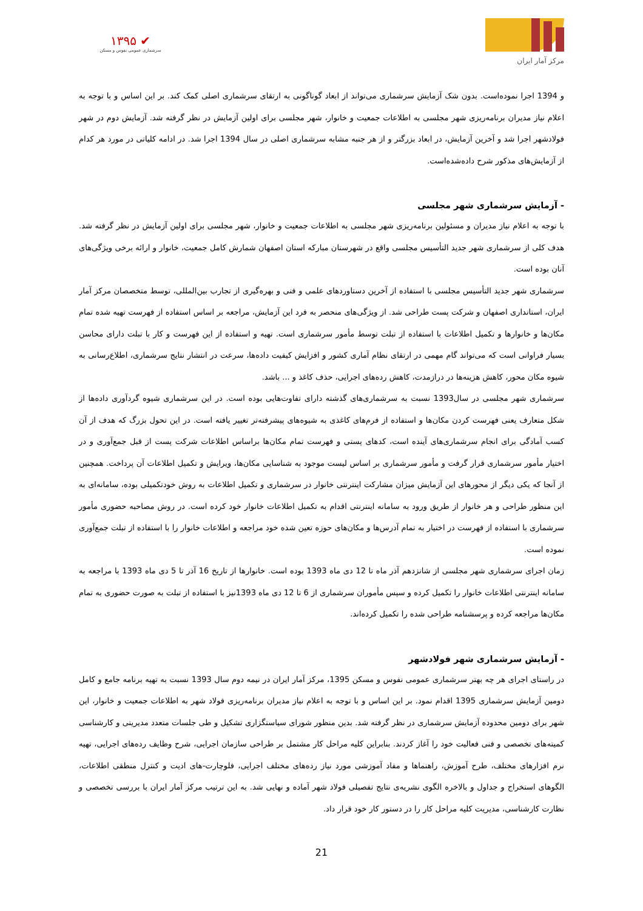مرکز آمار ایران
✔ ۱۳۹۵
سرشماری عمومی نفوس و مسکن
و 1394 اجرا نموده‌است. بدون شک آزمایش سرشماری می‌تواند از ابعاد گوناگونی به ارتقای سرشماری اصلی کمک کند. بر این اساس و با توجه به اعلام نیاز مدیران برنامه‌ریزی شهر مجلسی به اطلاعات جمعیت و خانوار، شهر مجلسی برای اولین آزمایش در نظر گرفته شد. آزمایش دوم در شهر فولادشهر اجرا شد و آخرین آزمایش، در ابعاد بزرگتر و از هر جنبه مشابه سرشماری اصلی در سال 1394 اجرا شد. در ادامه کلیاتی در مورد هر کدام از آزمایش‌های مذکور شرح داده‌شده‌است.
- آزمایش سرشماری شهر مجلسی
با توجه به اعلام نیاز مدیران و مسئولین برنامه‌ریزی شهر مجلسی به اطلاعات جمعیت و خانوار، شهر مجلسی برای اولین آزمایش در نظر گرفته شد. هدف کلی از سرشماری شهر جدید التأسیس مجلسی واقع در شهرستان مبارکه استان اصفهان شمارش کامل جمعیت، خانوار و ارائه برخی ویژگی‌های آنان بوده است.
سرشماری شهر جدید التأسیس مجلسی با استفاده از آخرین دستاوردهای علمی و فنی و بهره‌گیری از تجارب بین‌المللی، توسط متخصصان مرکز آمار ایران، استانداری اصفهان و شرکت پست طراحی شد. از ویژگی‌های منحصر به فرد این آزمایش، مراجعه بر اساس استفاده از فهرست تهیه شده تمام مکان‌ها و خانوارها و تکمیل اطلاعات با استفاده از تبلت توسط مأمور سرشماری است. تهیه و استفاده از این فهرست و کار با تبلت دارای محاسن بسیار فراوانی است که می‌تواند گام مهمی در ارتقای نظام آماری کشور و افزایش کیفیت داده‌ها، سرعت در انتشار نتایج سرشماری، اطلاع‌رسانی به شیوه مکان محور، کاهش هزینه‌ها در درازمدت، کاهش رده‌های اجرایی، حذف کاغذ و ... باشد.
سرشماری شهر مجلسی در سال1393 نسبت به سرشماری‌های گذشته دارای تفاوت‌هایی بوده است. در این سرشماری شیوه گردآوری داده‌ها از شکل متعارف یعنی فهرست کردن مکان‌ها و استفاده از فرم‌های کاغذی به شیوه‌های پیشرفته‌تر تغییر یافته است. در این تحول بزرگ که هدف از آن کسب آمادگی برای انجام سرشماری‌های آینده است، کدهای پستی و فهرست تمام مکان‌ها براساس اطلاعات شرکت پست از قبل جمع‌آوری و در اختیار مأمور سرشماری قرار گرفت و مأمور سرشماری بر اساس لیست موجود به شناسایی مکان‌ها، ویرایش و تکمیل اطلاعات آن پرداخت. همچنین از آنجا که یکی دیگر از محورهای این آزمایش میزان مشارکت اینترنتی خانوار در سرشماری و تکمیل اطلاعات به روش خودتکمیلی بوده، سامانه‌ای به این منظور طراحی و هر خانوار از طریق ورود به سامانه اینترنتی اقدام به تکمیل اطلاعات خانوار خود کرده است. در روش مصاحبه حضوری مأمور سرشماری با استفاده از فهرست در اختیار به تمام آدرس‌ها و مکان‌های حوزه تعین شده خود مراجعه و اطلاعات خانوار را با استفاده از تبلت جمع‌آوری نموده است.
زمان اجرای سرشماری شهر مجلسی از شانزدهم آذر ماه تا 12 دی ماه 1393 بوده است. خانوارها از تاریخ 16 آذر تا 5 دی ماه 1393 با مراجعه به سامانه اینترنتی اطلاعات خانوار را تکمیل کرده و سپس مأموران سرشماری از 6 تا 12 دی ماه 1393نیز با استفاده از تبلت به صورت حضوری به تمام مکان‌ها مراجعه کرده و پرسشنامه طراحی شده را تکمیل کرده‌اند.
- آزمایش سرشماری شهر فولادشهر
در راستای اجرای هر چه بهتر سرشماری عمومی نفوس و مسکن 1395، مرکز آمار ایران در نیمه دوم سال 1393 نسبت به تهیه برنامه جامع و کامل دومین آزمایش سرشماری 1395 اقدام نمود. بر این اساس و با توجه به اعلام نیاز مدیران برنامه‌ریزی فولاد شهر به اطلاعات جمعیت و خانوار، این شهر برای دومین محدوده آزمایش سرشماری در نظر گرفته شد. بدین منظور شورای سیاستگزاری تشکیل و طی جلسات متعدد مدیریتی و کارشناسی کمیته‌های تخصصی و فنی فعالیت خود را آغاز کردند. بنابراین کلیه مراحل کار مشتمل بر طراحی سازمان اجرایی، شرح وظایف رده‌های اجرایی، تهیه نرم افزارهای مختلف، طرح آموزش، راهنماها و مفاد آموزشی مورد نیاز رده‌های مختلف اجرایی، فلوچارت-های ادیت و کنترل منطقی اطلاعات، الگوهای استخراج و جداول و بالاخره الگوی نشریه‌ی نتایج تفصیلی فولاد شهر آماده و نهایی شد. به این ترتیب مرکز آمار ایران با بررسی تخصصی و نظارت کارشناسی، مدیریت کلیه مراحل کار را در دستور کار خود قرار داد.
21